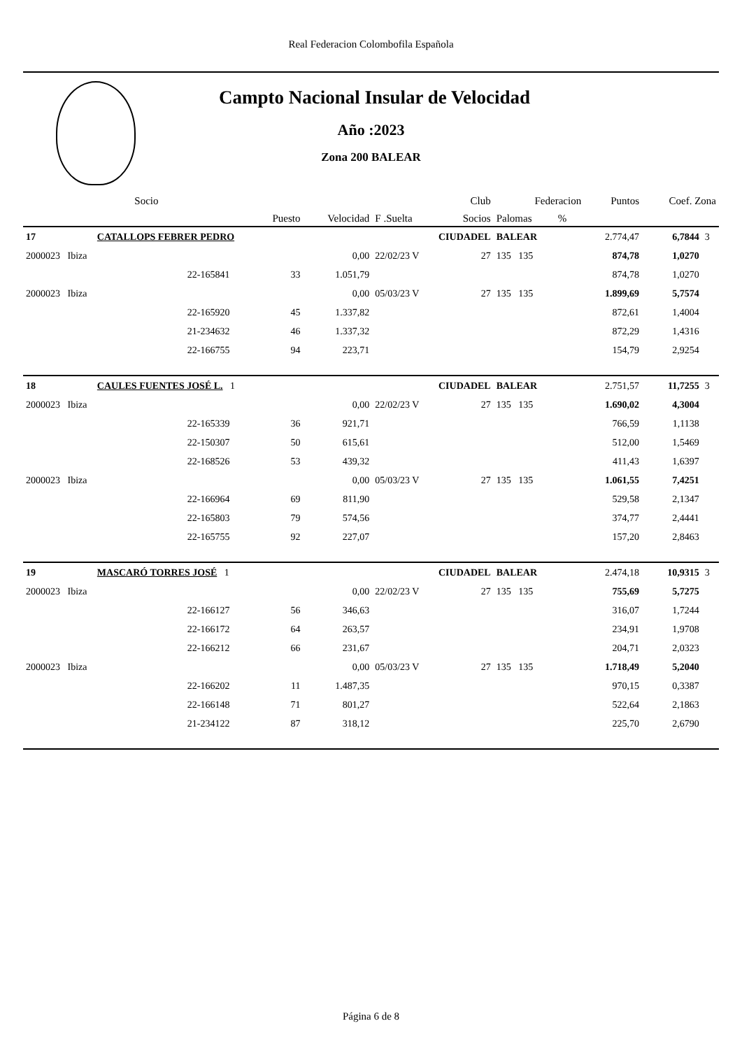Real Federacion Colombofila Española
Campto Nacional Insular de Velocidad
Año :2023
Zona 200 BALEAR
| | | Socio | | | Club | | Federacion | | | Puntos | Coef. Zona | |
| | | | Puesto | Velocidad | F .Suelta | Socios | Palomas | % | | | | |
| 17 | CATALLOPS FEBRER PEDRO | | | | CIUDADEL | | BALEAR | | | 2.774,47 | 6,7844 | 3 |
| 2000023 Ibiza | | | | 0,00 | 22/02/23 V | 27 | 135 135 | | | 874,78 | 1,0270 | |
| | | 22-165841 | 33 | 1.051,79 | | | | | | 874,78 | 1,0270 | |
| 2000023 Ibiza | | | | 0,00 | 05/03/23 V | 27 | 135 135 | | | 1.899,69 | 5,7574 | |
| | | 22-165920 | 45 | 1.337,82 | | | | | | 872,61 | 1,4004 | |
| | | 21-234632 | 46 | 1.337,32 | | | | | | 872,29 | 1,4316 | |
| | | 22-166755 | 94 | 223,71 | | | | | | 154,79 | 2,9254 | |
| 18 | CAULES FUENTES JOSÉ L. 1 | | | | CIUDADEL | | BALEAR | | | 2.751,57 | 11,7255 | 3 |
| 2000023 Ibiza | | | | 0,00 | 22/02/23 V | 27 | 135 135 | | | 1.690,02 | 4,3004 | |
| | | 22-165339 | 36 | 921,71 | | | | | | 766,59 | 1,1138 | |
| | | 22-150307 | 50 | 615,61 | | | | | | 512,00 | 1,5469 | |
| | | 22-168526 | 53 | 439,32 | | | | | | 411,43 | 1,6397 | |
| 2000023 Ibiza | | | | 0,00 | 05/03/23 V | 27 | 135 135 | | | 1.061,55 | 7,4251 | |
| | | 22-166964 | 69 | 811,90 | | | | | | 529,58 | 2,1347 | |
| | | 22-165803 | 79 | 574,56 | | | | | | 374,77 | 2,4441 | |
| | | 22-165755 | 92 | 227,07 | | | | | | 157,20 | 2,8463 | |
| 19 | MASCARÓ TORRES JOSÉ 1 | | | | CIUDADEL | | BALEAR | | | 2.474,18 | 10,9315 | 3 |
| 2000023 Ibiza | | | | 0,00 | 22/02/23 V | 27 | 135 135 | | | 755,69 | 5,7275 | |
| | | 22-166127 | 56 | 346,63 | | | | | | 316,07 | 1,7244 | |
| | | 22-166172 | 64 | 263,57 | | | | | | 234,91 | 1,9708 | |
| | | 22-166212 | 66 | 231,67 | | | | | | 204,71 | 2,0323 | |
| 2000023 Ibiza | | | | 0,00 | 05/03/23 V | 27 | 135 135 | | | 1.718,49 | 5,2040 | |
| | | 22-166202 | 11 | 1.487,35 | | | | | | 970,15 | 0,3387 | |
| | | 22-166148 | 71 | 801,27 | | | | | | 522,64 | 2,1863 | |
| | | 21-234122 | 87 | 318,12 | | | | | | 225,70 | 2,6790 | |
Página 6 de 8